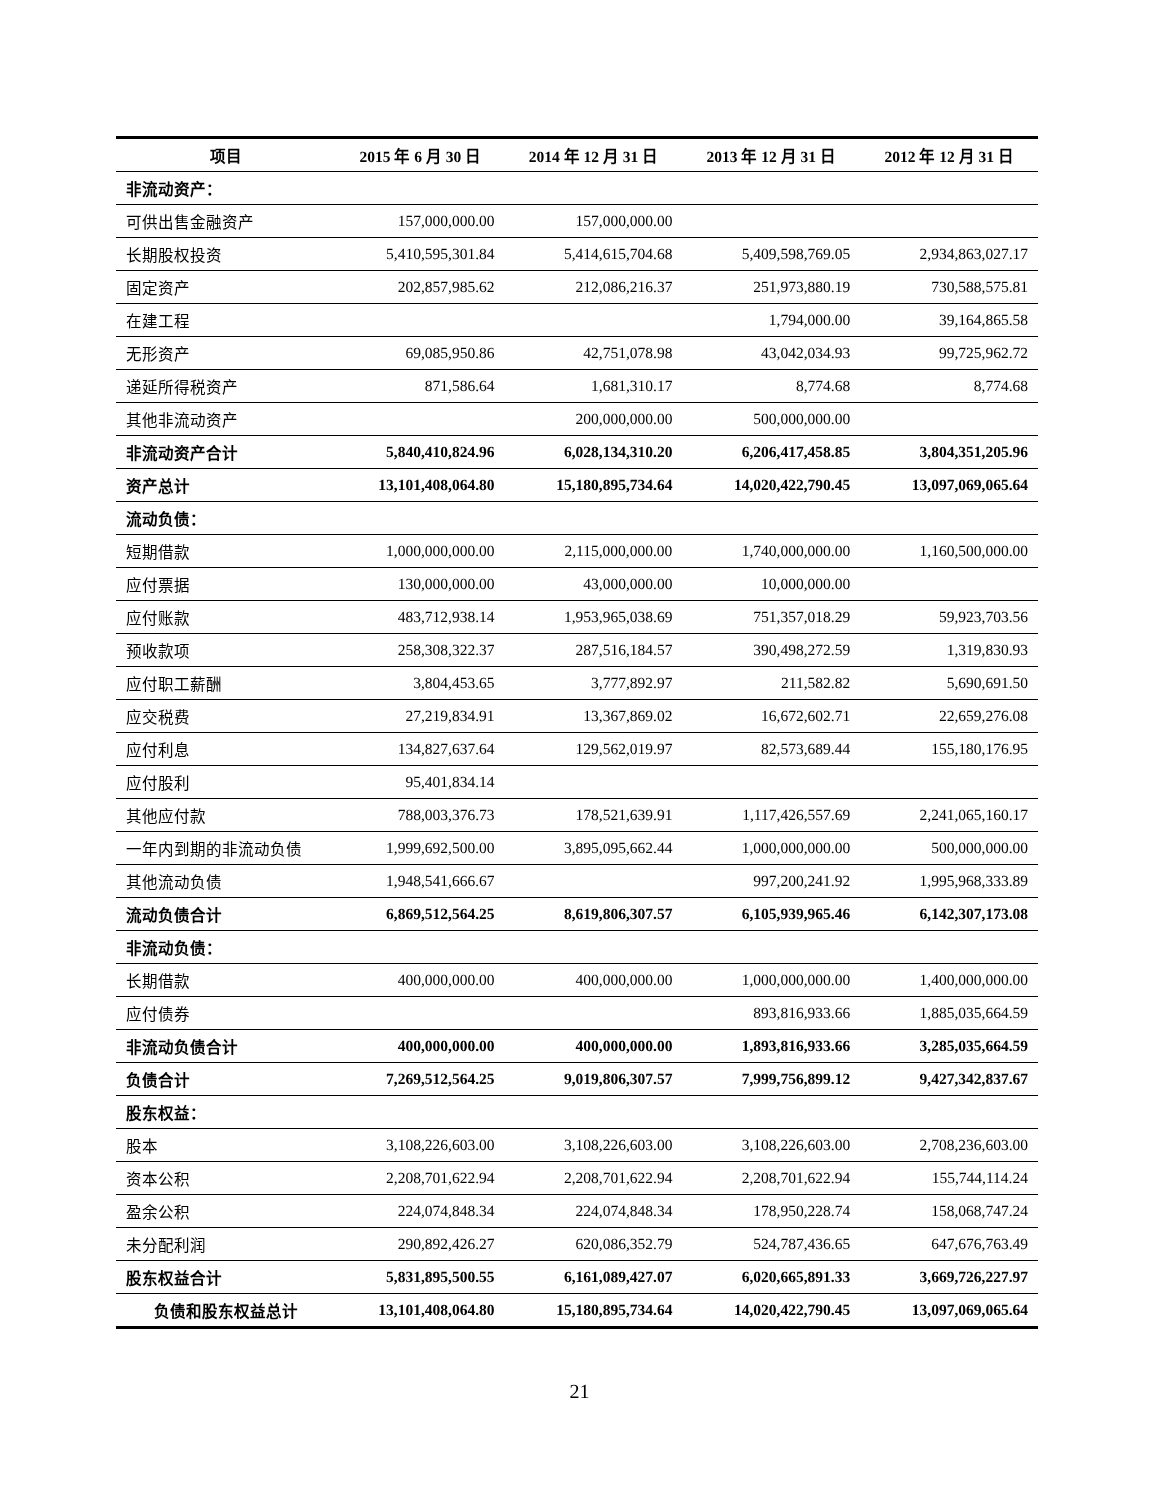| 项目 | 2015 年 6 月 30 日 | 2014 年 12 月 31 日 | 2013 年 12 月 31 日 | 2012 年 12 月 31 日 |
| --- | --- | --- | --- | --- |
| 非流动资产： | | | | |
| 可供出售金融资产 | 157,000,000.00 | 157,000,000.00 | | |
| 长期股权投资 | 5,410,595,301.84 | 5,414,615,704.68 | 5,409,598,769.05 | 2,934,863,027.17 |
| 固定资产 | 202,857,985.62 | 212,086,216.37 | 251,973,880.19 | 730,588,575.81 |
| 在建工程 | | | 1,794,000.00 | 39,164,865.58 |
| 无形资产 | 69,085,950.86 | 42,751,078.98 | 43,042,034.93 | 99,725,962.72 |
| 递延所得税资产 | 871,586.64 | 1,681,310.17 | 8,774.68 | 8,774.68 |
| 其他非流动资产 | | 200,000,000.00 | 500,000,000.00 | |
| 非流动资产合计 | 5,840,410,824.96 | 6,028,134,310.20 | 6,206,417,458.85 | 3,804,351,205.96 |
| 资产总计 | 13,101,408,064.80 | 15,180,895,734.64 | 14,020,422,790.45 | 13,097,069,065.64 |
| 流动负债： | | | | |
| 短期借款 | 1,000,000,000.00 | 2,115,000,000.00 | 1,740,000,000.00 | 1,160,500,000.00 |
| 应付票据 | 130,000,000.00 | 43,000,000.00 | 10,000,000.00 | |
| 应付账款 | 483,712,938.14 | 1,953,965,038.69 | 751,357,018.29 | 59,923,703.56 |
| 预收款项 | 258,308,322.37 | 287,516,184.57 | 390,498,272.59 | 1,319,830.93 |
| 应付职工薪酬 | 3,804,453.65 | 3,777,892.97 | 211,582.82 | 5,690,691.50 |
| 应交税费 | 27,219,834.91 | 13,367,869.02 | 16,672,602.71 | 22,659,276.08 |
| 应付利息 | 134,827,637.64 | 129,562,019.97 | 82,573,689.44 | 155,180,176.95 |
| 应付股利 | 95,401,834.14 | | | |
| 其他应付款 | 788,003,376.73 | 178,521,639.91 | 1,117,426,557.69 | 2,241,065,160.17 |
| 一年内到期的非流动负债 | 1,999,692,500.00 | 3,895,095,662.44 | 1,000,000,000.00 | 500,000,000.00 |
| 其他流动负债 | 1,948,541,666.67 | | 997,200,241.92 | 1,995,968,333.89 |
| 流动负债合计 | 6,869,512,564.25 | 8,619,806,307.57 | 6,105,939,965.46 | 6,142,307,173.08 |
| 非流动负债： | | | | |
| 长期借款 | 400,000,000.00 | 400,000,000.00 | 1,000,000,000.00 | 1,400,000,000.00 |
| 应付债券 | | | 893,816,933.66 | 1,885,035,664.59 |
| 非流动负债合计 | 400,000,000.00 | 400,000,000.00 | 1,893,816,933.66 | 3,285,035,664.59 |
| 负债合计 | 7,269,512,564.25 | 9,019,806,307.57 | 7,999,756,899.12 | 9,427,342,837.67 |
| 股东权益： | | | | |
| 股本 | 3,108,226,603.00 | 3,108,226,603.00 | 3,108,226,603.00 | 2,708,236,603.00 |
| 资本公积 | 2,208,701,622.94 | 2,208,701,622.94 | 2,208,701,622.94 | 155,744,114.24 |
| 盈余公积 | 224,074,848.34 | 224,074,848.34 | 178,950,228.74 | 158,068,747.24 |
| 未分配利润 | 290,892,426.27 | 620,086,352.79 | 524,787,436.65 | 647,676,763.49 |
| 股东权益合计 | 5,831,895,500.55 | 6,161,089,427.07 | 6,020,665,891.33 | 3,669,726,227.97 |
| 负债和股东权益总计 | 13,101,408,064.80 | 15,180,895,734.64 | 14,020,422,790.45 | 13,097,069,065.64 |
21